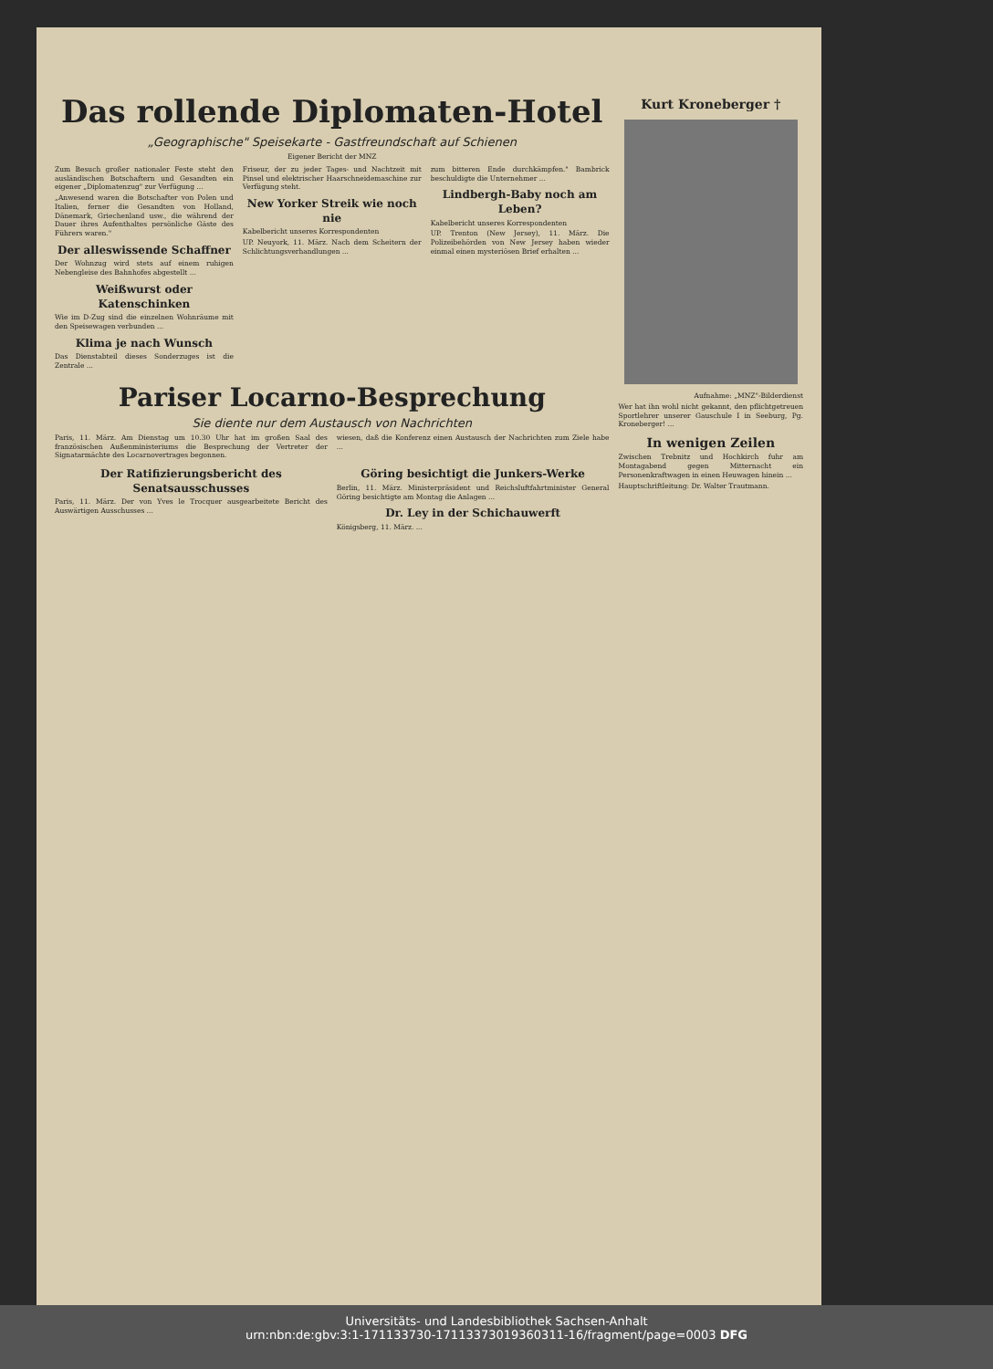Das rollende Diplomaten-Hotel
„Geographische" Speisekarte - Gastfreundschaft auf Schienen
Eigener Bericht der MNZ
Zum Besuch großer nationaler Feste steht den ausländischen Botschaftern und Gesandten ein eigener „Diplomatenzug" zur Verfügung ...
„Anwesend waren die Botschafter von Polen und Italien, ferner die Gesandten von Holland, Dänemark, Griechenland usw., die während der Dauer ihres Aufenthaltes persönliche Gäste des Führers waren."
Der alleswissende Schaffner
Der Wohnzug wird stets auf einem ruhigen Nebengleise des Bahnhofes abgestellt ...
Weißwurst oder Katenschinken
Wie im D-Zug sind die einzelnen Wohnräume mit den Speisewagen verbunden ...
Klima je nach Wunsch
Das Dienstabteil dieses Sonderzuges ist die Zentrale ...
Friseur, der zu jeder Tages- und Nachtzeit mit Pinsel und elektrischer Haarschneidemaschine zur Verfügung steht.
New Yorker Streik wie noch nie
Kabelbericht unseres Korrespondenten
UP. Neuyork, 11. März. Nach dem Scheitern der Schlichtungsverhandlungen ...
zum bitteren Ende durchkämpfen." Bambrick beschuldigte die Unternehmer ...
Lindbergh-Baby noch am Leben?
Kabelbericht unseres Korrespondenten
UP. Trenton (New Jersey), 11. März. Die Polizeibehörden von New Jersey haben wieder einmal einen mysteriösen Brief erhalten ...
Pariser Locarno-Besprechung
Sie diente nur dem Austausch von Nachrichten
Paris, 11. März. Am Dienstag um 10.30 Uhr hat im großen Saal des französischen Außenministeriums die Besprechung der Vertreter der Signatarmächte des Locarnovertrages begonnen.
wiesen, daß die Konferenz einen Austausch der Nachrichten zum Ziele habe ...
Der Ratifizierungsbericht des Senatsausschusses
Paris, 11. März. Der von Yves le Trocquer ausgearbeitete Bericht des Auswärtigen Ausschusses ...
Göring besichtigt die Junkers-Werke
Berlin, 11. März. Ministerpräsident und Reichsluftfahrtminister General Göring besichtigte am Montag die Anlagen ...
Dr. Ley in der Schichauwerft
Königsberg, 11. März. ...
Kurt Kroneberger †
Aufnahme: „MNZ"-Bilderdienst
Wer hat ihn wohl nicht gekannt, den pflichtgetreuen Sportlehrer unserer Gauschule I in Seeburg, Pg. Kroneberger! ...
In wenigen Zeilen
Zwischen Trebnitz und Hochkirch fuhr am Montagabend gegen Mitternacht ein Personenkraftwagen in einen Heuwagen hinein ...
Hauptschriftleitung: Dr. Walter Trautmann.
Universitäts- und Landesbibliothek Sachsen-Anhalt
urn:nbn:de:gbv:3:1-171133730-17113373019360311-16/fragment/page=0003 DFG